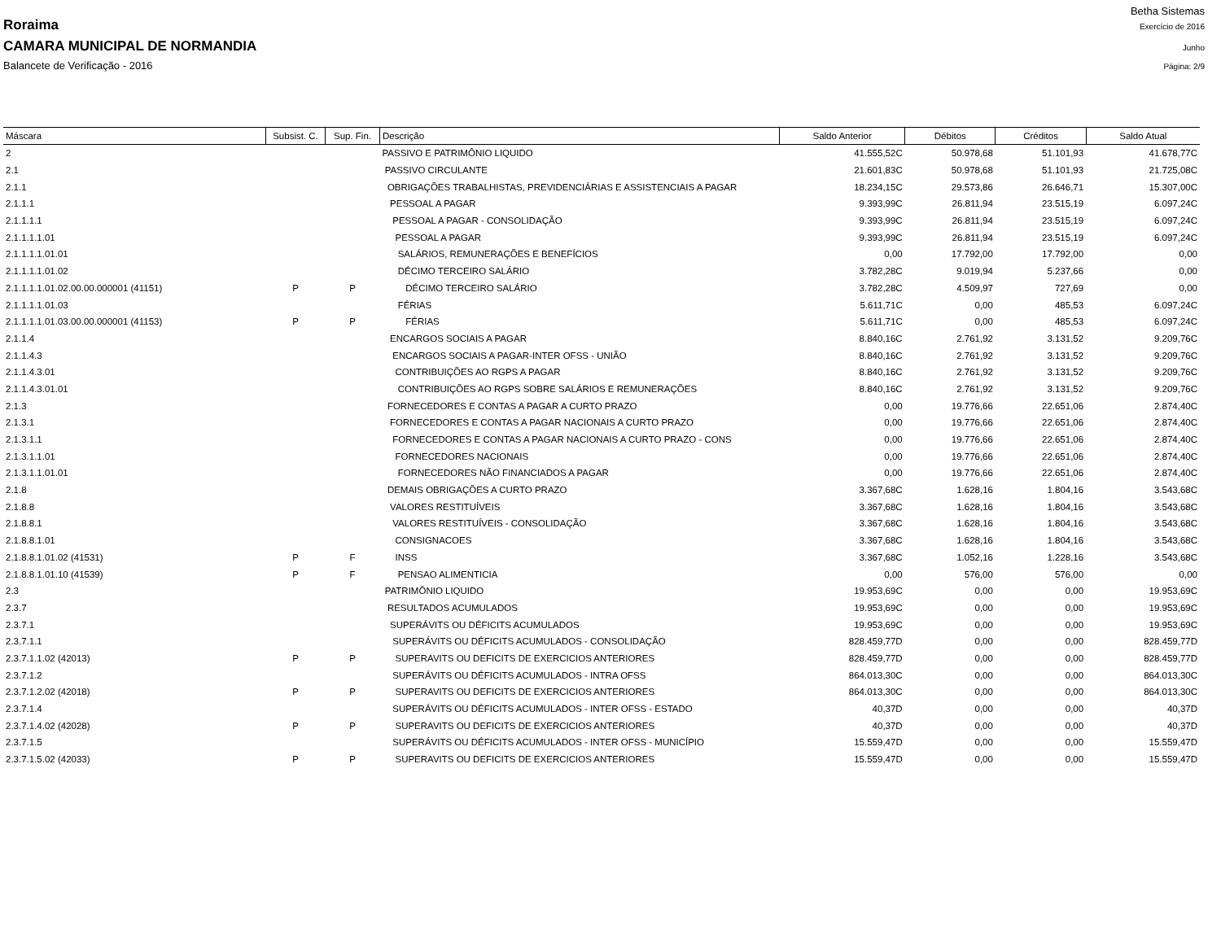Betha Sistemas
Roraima Exercício de 2016
CAMARA MUNICIPAL DE NORMANDIA Junho
Balancete de Verificação - 2016 Página: 2/9
| Máscara | Subsist. C. | Sup. Fin. | Descrição | Saldo Anterior | Débitos | Créditos | Saldo Atual |
| --- | --- | --- | --- | --- | --- | --- | --- |
| 2 | | | PASSIVO E PATRIMÔNIO LIQUIDO | 41.555,52C | 50.978,68 | 51.101,93 | 41.678,77C |
| 2.1 | | | PASSIVO CIRCULANTE | 21.601,83C | 50.978,68 | 51.101,93 | 21.725,08C |
| 2.1.1 | | | OBRIGAÇÕES TRABALHISTAS, PREVIDENCIÁRIAS E ASSISTENCIAIS A PAGAR | 18.234,15C | 29.573,86 | 26.646,71 | 15.307,00C |
| 2.1.1.1 | | | PESSOAL A PAGAR | 9.393,99C | 26.811,94 | 23.515,19 | 6.097,24C |
| 2.1.1.1.1 | | | PESSOAL A PAGAR - CONSOLIDAÇÃO | 9.393,99C | 26.811,94 | 23.515,19 | 6.097,24C |
| 2.1.1.1.1.01 | | | PESSOAL A PAGAR | 9.393,99C | 26.811,94 | 23.515,19 | 6.097,24C |
| 2.1.1.1.1.01.01 | | | SALÁRIOS, REMUNERAÇÕES E BENEFÍCIOS | 0,00 | 17.792,00 | 17.792,00 | 0,00 |
| 2.1.1.1.1.01.02 | | | DÉCIMO TERCEIRO SALÁRIO | 3.782,28C | 9.019,94 | 5.237,66 | 0,00 |
| 2.1.1.1.1.01.02.00.00.000001 (41151) | P | P | DÉCIMO TERCEIRO SALÁRIO | 3.782,28C | 4.509,97 | 727,69 | 0,00 |
| 2.1.1.1.1.01.03 | | | FÉRIAS | 5.611,71C | 0,00 | 485,53 | 6.097,24C |
| 2.1.1.1.1.01.03.00.00.000001 (41153) | P | P | FÉRIAS | 5.611,71C | 0,00 | 485,53 | 6.097,24C |
| 2.1.1.4 | | | ENCARGOS SOCIAIS A PAGAR | 8.840,16C | 2.761,92 | 3.131,52 | 9.209,76C |
| 2.1.1.4.3 | | | ENCARGOS SOCIAIS A PAGAR-INTER OFSS - UNIÃO | 8.840,16C | 2.761,92 | 3.131,52 | 9.209,76C |
| 2.1.1.4.3.01 | | | CONTRIBUIÇÕES AO RGPS A PAGAR | 8.840,16C | 2.761,92 | 3.131,52 | 9.209,76C |
| 2.1.1.4.3.01.01 | | | CONTRIBUIÇÕES AO RGPS SOBRE SALÁRIOS E REMUNERAÇÕES | 8.840,16C | 2.761,92 | 3.131,52 | 9.209,76C |
| 2.1.3 | | | FORNECEDORES E CONTAS A PAGAR A CURTO PRAZO | 0,00 | 19.776,66 | 22.651,06 | 2.874,40C |
| 2.1.3.1 | | | FORNECEDORES E CONTAS A PAGAR NACIONAIS A CURTO PRAZO | 0,00 | 19.776,66 | 22.651,06 | 2.874,40C |
| 2.1.3.1.1 | | | FORNECEDORES E CONTAS A PAGAR NACIONAIS A CURTO PRAZO - CONS | 0,00 | 19.776,66 | 22.651,06 | 2.874,40C |
| 2.1.3.1.1.01 | | | FORNECEDORES NACIONAIS | 0,00 | 19.776,66 | 22.651,06 | 2.874,40C |
| 2.1.3.1.1.01.01 | | | FORNECEDORES NÃO FINANCIADOS A PAGAR | 0,00 | 19.776,66 | 22.651,06 | 2.874,40C |
| 2.1.8 | | | DEMAIS OBRIGAÇÕES A CURTO PRAZO | 3.367,68C | 1.628,16 | 1.804,16 | 3.543,68C |
| 2.1.8.8 | | | VALORES RESTITUÍVEIS | 3.367,68C | 1.628,16 | 1.804,16 | 3.543,68C |
| 2.1.8.8.1 | | | VALORES RESTITUÍVEIS - CONSOLIDAÇÃO | 3.367,68C | 1.628,16 | 1.804,16 | 3.543,68C |
| 2.1.8.8.1.01 | | | CONSIGNACOES | 3.367,68C | 1.628,16 | 1.804,16 | 3.543,68C |
| 2.1.8.8.1.01.02 (41531) | P | F | INSS | 3.367,68C | 1.052,16 | 1.228,16 | 3.543,68C |
| 2.1.8.8.1.01.10 (41539) | P | F | PENSAO ALIMENTICIA | 0,00 | 576,00 | 576,00 | 0,00 |
| 2.3 | | | PATRIMÔNIO LIQUIDO | 19.953,69C | 0,00 | 0,00 | 19.953,69C |
| 2.3.7 | | | RESULTADOS ACUMULADOS | 19.953,69C | 0,00 | 0,00 | 19.953,69C |
| 2.3.7.1 | | | SUPERÁVITS OU DÉFICITS ACUMULADOS | 19.953,69C | 0,00 | 0,00 | 19.953,69C |
| 2.3.7.1.1 | | | SUPERÁVITS OU DÉFICITS ACUMULADOS - CONSOLIDAÇÃO | 828.459,77D | 0,00 | 0,00 | 828.459,77D |
| 2.3.7.1.1.02 (42013) | P | P | SUPERAVITS OU DEFICITS DE EXERCICIOS ANTERIORES | 828.459,77D | 0,00 | 0,00 | 828.459,77D |
| 2.3.7.1.2 | | | SUPERÁVITS OU DÉFICITS ACUMULADOS - INTRA OFSS | 864.013,30C | 0,00 | 0,00 | 864.013,30C |
| 2.3.7.1.2.02 (42018) | P | P | SUPERAVITS OU DEFICITS DE EXERCICIOS ANTERIORES | 864.013,30C | 0,00 | 0,00 | 864.013,30C |
| 2.3.7.1.4 | | | SUPERÁVITS OU DÉFICITS ACUMULADOS - INTER OFSS - ESTADO | 40,37D | 0,00 | 0,00 | 40,37D |
| 2.3.7.1.4.02 (42028) | P | P | SUPERAVITS OU DEFICITS DE EXERCICIOS ANTERIORES | 40,37D | 0,00 | 0,00 | 40,37D |
| 2.3.7.1.5 | | | SUPERÁVITS OU DÉFICITS ACUMULADOS - INTER OFSS - MUNICÍPIO | 15.559,47D | 0,00 | 0,00 | 15.559,47D |
| 2.3.7.1.5.02 (42033) | P | P | SUPERAVITS OU DEFICITS DE EXERCICIOS ANTERIORES | 15.559,47D | 0,00 | 0,00 | 15.559,47D |